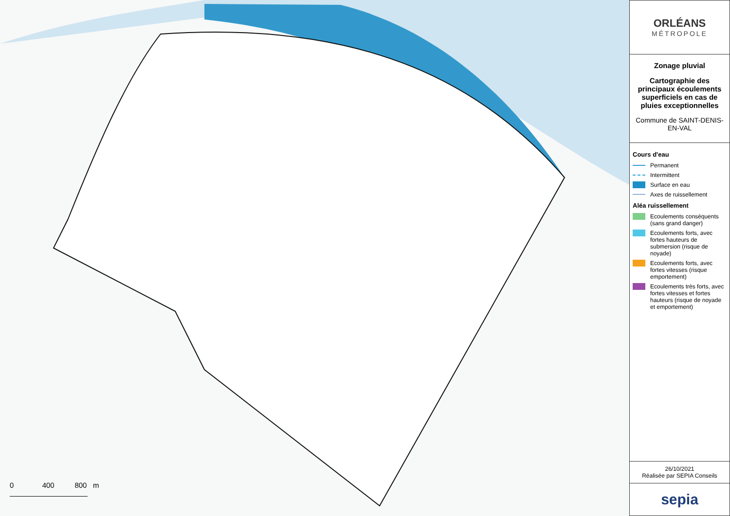0 400 800 m
ORLÉANS
MÉTROPOLE
Zonage pluvial
Cartographie des principaux écoulements superficiels en cas de pluies exceptionnelles
Commune de SAINT-DENIS-EN-VAL
Cours d'eau
Permanent
Intermittent
Surface en eau
Axes de ruissellement
Aléa ruissellement
Ecoulements conséquents (sans grand danger)
Ecoulements forts, avec fortes hauteurs de submersion (risque de noyade)
Ecoulements forts, avec fortes vitesses (risque emportement)
Ecoulements très forts, avec fortes vitesses et fortes hauteurs (risque de noyade et emportement)
26/10/2021
Réalisée par SEPIA Conseils
sepia